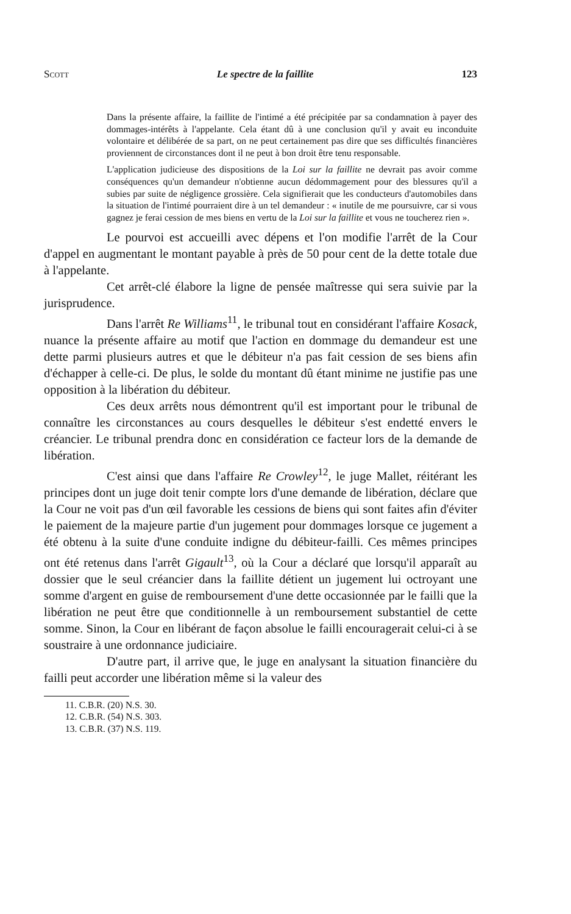Scott Le spectre de la faillite 123
Dans la présente affaire, la faillite de l'intimé a été précipitée par sa condamnation à payer des dommages-intérêts à l'appelante. Cela étant dû à une conclusion qu'il y avait eu inconduite volontaire et délibérée de sa part, on ne peut certainement pas dire que ses difficultés financières proviennent de circonstances dont il ne peut à bon droit être tenu responsable.
L'application judicieuse des dispositions de la Loi sur la faillite ne devrait pas avoir comme conséquences qu'un demandeur n'obtienne aucun dédommagement pour des blessures qu'il a subies par suite de négligence grossière. Cela signifierait que les conducteurs d'automobiles dans la situation de l'intimé pourraient dire à un tel demandeur : « inutile de me poursuivre, car si vous gagnez je ferai cession de mes biens en vertu de la Loi sur la faillite et vous ne toucherez rien ».
Le pourvoi est accueilli avec dépens et l'on modifie l'arrêt de la Cour d'appel en augmentant le montant payable à près de 50 pour cent de la dette totale due à l'appelante.
Cet arrêt-clé élabore la ligne de pensée maîtresse qui sera suivie par la jurisprudence.
Dans l'arrêt Re Williams<sup>11</sup>, le tribunal tout en considérant l'affaire Kosack, nuance la présente affaire au motif que l'action en dommage du demandeur est une dette parmi plusieurs autres et que le débiteur n'a pas fait cession de ses biens afin d'échapper à celle-ci. De plus, le solde du montant dû étant minime ne justifie pas une opposition à la libération du débiteur.
Ces deux arrêts nous démontrent qu'il est important pour le tribunal de connaître les circonstances au cours desquelles le débiteur s'est endetté envers le créancier. Le tribunal prendra donc en considération ce facteur lors de la demande de libération.
C'est ainsi que dans l'affaire Re Crowley<sup>12</sup>, le juge Mallet, réitérant les principes dont un juge doit tenir compte lors d'une demande de libération, déclare que la Cour ne voit pas d'un œil favorable les cessions de biens qui sont faites afin d'éviter le paiement de la majeure partie d'un jugement pour dommages lorsque ce jugement a été obtenu à la suite d'une conduite indigne du débiteur-failli. Ces mêmes principes ont été retenus dans l'arrêt Gigault<sup>13</sup>, où la Cour a déclaré que lorsqu'il apparaît au dossier que le seul créancier dans la faillite détient un jugement lui octroyant une somme d'argent en guise de remboursement d'une dette occasionnée par le failli que la libération ne peut être que conditionnelle à un remboursement substantiel de cette somme. Sinon, la Cour en libérant de façon absolue le failli encouragerait celui-ci à se soustraire à une ordonnance judiciaire.
D'autre part, il arrive que, le juge en analysant la situation financière du failli peut accorder une libération même si la valeur des
11. C.B.R. (20) N.S. 30.
12. C.B.R. (54) N.S. 303.
13. C.B.R. (37) N.S. 119.